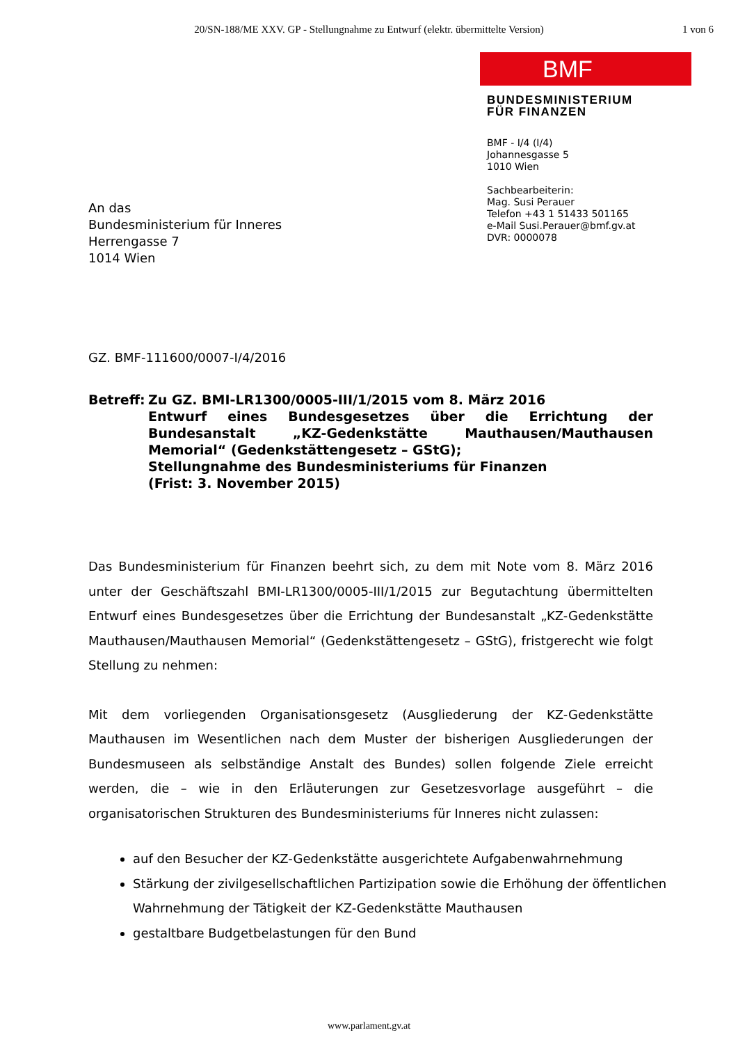20/SN-188/ME XXV. GP - Stellungnahme zu Entwurf (elektr. übermittelte Version)
1 von 6
BMF
BUNDESMINISTERIUM
FÜR FINANZEN
An das
Bundesministerium für Inneres
Herrengasse 7
1014 Wien
BMF - I/4 (I/4)
Johannesgasse 5
1010 Wien
Sachbearbeiterin:
Mag. Susi Perauer
Telefon +43 1 51433 501165
e-Mail Susi.Perauer@bmf.gv.at
DVR: 0000078
GZ. BMF-111600/0007-I/4/2016
Betreff:
Zu GZ. BMI-LR1300/0005-III/1/2015 vom 8. März 2016
Entwurf eines Bundesgesetzes über die Errichtung der Bundesanstalt „KZ-Gedenkstätte Mauthausen/Mauthausen Memorial“ (Gedenkstättengesetz – GStG);
Stellungnahme des Bundesministeriums für Finanzen
(Frist: 3. November 2015)
Das Bundesministerium für Finanzen beehrt sich, zu dem mit Note vom 8. März 2016 unter der Geschäftszahl BMI-LR1300/0005-III/1/2015 zur Begutachtung übermittelten Entwurf eines Bundesgesetzes über die Errichtung der Bundesanstalt „KZ-Gedenkstätte Mauthausen/Mauthausen Memorial“ (Gedenkstättengesetz – GStG), fristgerecht wie folgt Stellung zu nehmen:
Mit dem vorliegenden Organisationsgesetz (Ausgliederung der KZ-Gedenkstätte Mauthausen im Wesentlichen nach dem Muster der bisherigen Ausgliederungen der Bundesmuseen als selbständige Anstalt des Bundes) sollen folgende Ziele erreicht werden, die – wie in den Erläuterungen zur Gesetzesvorlage ausgeführt – die organisatorischen Strukturen des Bundesministeriums für Inneres nicht zulassen:
auf den Besucher der KZ-Gedenkstätte ausgerichtete Aufgabenwahrnehmung
Stärkung der zivilgesellschaftlichen Partizipation sowie die Erhöhung der öffentlichen Wahrnehmung der Tätigkeit der KZ-Gedenkstätte Mauthausen
gestaltbare Budgetbelastungen für den Bund
www.parlament.gv.at